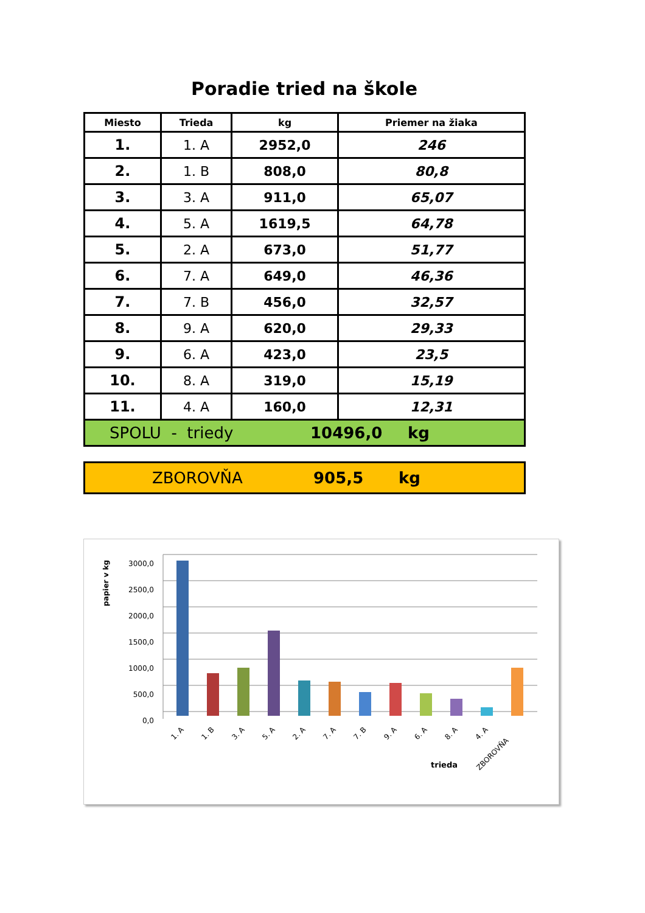Poradie tried na škole
| Miesto | Trieda | kg | Priemer na žiaka |
| --- | --- | --- | --- |
| 1. | 1. A | 2952,0 | 246 |
| 2. | 1. B | 808,0 | 80,8 |
| 3. | 3. A | 911,0 | 65,07 |
| 4. | 5. A | 1619,5 | 64,78 |
| 5. | 2. A | 673,0 | 51,77 |
| 6. | 7. A | 649,0 | 46,36 |
| 7. | 7. B | 456,0 | 32,57 |
| 8. | 9. A | 620,0 | 29,33 |
| 9. | 6. A | 423,0 | 23,5 |
| 10. | 8. A | 319,0 | 15,19 |
| 11. | 4. A | 160,0 | 12,31 |
SPOLU - triedy 10496,0 kg
ZBOROVŇA 905,5 kg
papier v kg
3000,0
2500,0
2000,0
1500,0
1000,0
500,0
0,0
1. A
1. B
3. A
5. A
2. A
7. A
7. B
9. A
6. A
8. A
4. A
ZBOROVŇA
trieda